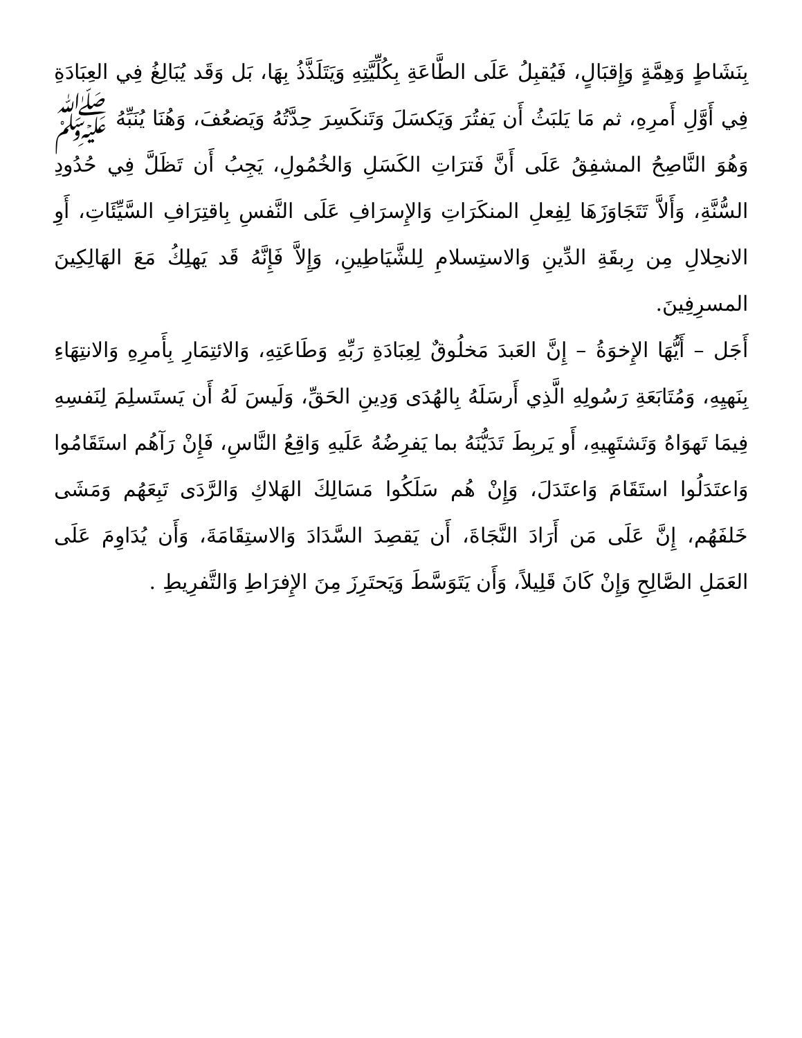بِنَشَاطٍ وَهِمَّةٍ وَإِقبَالٍ، فَيُقبِلُ عَلَى الطَّاعَةِ بِكُلِّيَّتِهِ وَيَتَلَذَّذُ بِهَا، بَل وَقَد يُبَالِغُ فِي العِبَادَةِ فِي أَوَّلِ أَمرِهِ، ثم مَا يَلبَثُ أَن يَفتُرَ وَيَكسَلَ وَتَنكَسِرَ حِدَّتُهُ وَيَضعُفَ، وَهُنَا يُنَبِّهُ ﷺ وَهُوَ النَّاصِحُ المشفِقُ عَلَى أَنَّ فَترَاتِ الكَسَلِ وَالخُمُولِ، يَجِبُ أَن تَظَلَّ فِي حُدُودِ السُّنَّةِ، وَأَلاَّ تَتَجَاوَزَهَا لِفِعلِ المنكَرَاتِ وَالإِسرَافِ عَلَى النَّفسِ بِاقتِرَافِ السَّيِّئَاتِ، أَوِ الانحِلالِ مِن رِبقَةِ الدِّينِ وَالاستِسلامِ لِلشَّيَاطِينِ، وَإِلاَّ فَإِنَّهُ قَد يَهلِكُ مَعَ الهَالِكِينَ المسرِفِينَ.
أَجَل – أَيُّهَا الإِخوَةُ – إِنَّ العَبدَ مَخلُوقٌ لِعِبَادَةِ رَبِّهِ وَطَاعَتِهِ، وَالائتِمَارِ بِأَمرِهِ وَالانتِهَاءِ بِنَهيِهِ، وَمُتَابَعَةِ رَسُولِهِ الَّذِي أَرسَلَهُ بِالهُدَى وَدِينِ الحَقِّ، وَلَيسَ لَهُ أَن يَستَسلِمَ لِنَفسِهِ فِيمَا تَهوَاهُ وَتَشتَهِيهِ، أَو يَربِطَ تَدَيُّنَهُ بما يَفرِضُهُ عَلَيهِ وَاقِعُ النَّاسِ، فَإِنْ رَآهُم استَقَامُوا وَاعتَدَلُوا استَقَامَ وَاعتَدَلَ، وَإِنْ هُم سَلَكُوا مَسَالِكَ الهَلاكِ وَالرَّدَى تَبِعَهُم وَمَشَى خَلفَهُم، إِنَّ عَلَى مَن أَرَادَ النَّجَاةَ، أَن يَقصِدَ السَّدَادَ وَالاستِقَامَةَ، وَأَن يُدَاوِمَ عَلَى العَمَلِ الصَّالِحِ وَإِنْ كَانَ قَلِيلاً، وَأَن يَتَوَسَّطَ وَيَحتَرِزَ مِنَ الإِفرَاطِ وَالتَّفرِيطِ .